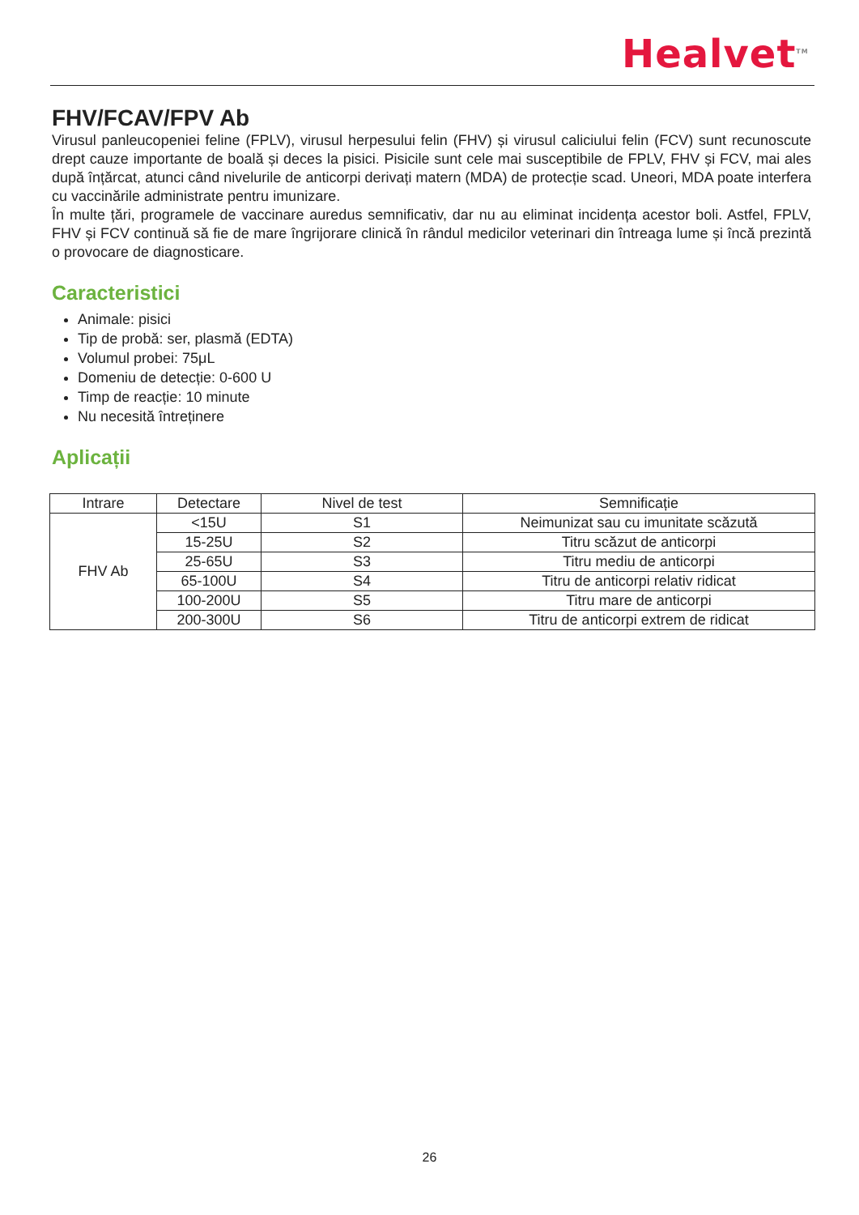Healvet<sup>TM</sup>
FHV/FCAV/FPV Ab
Virusul panleucopeniei feline (FPLV), virusul herpesului felin (FHV) și virusul caliciului felin (FCV) sunt recunoscute drept cauze importante de boală și deces la pisici. Pisicile sunt cele mai susceptibile de FPLV, FHV și FCV, mai ales după înțărcat, atunci când nivelurile de anticorpi derivați matern (MDA) de protecție scad. Uneori, MDA poate interfera cu vaccinările administrate pentru imunizare.
În multe țări, programele de vaccinare auredus semnificativ, dar nu au eliminat incidența acestor boli. Astfel, FPLV, FHV și FCV continuă să fie de mare îngrijorare clinică în rândul medicilor veterinari din întreaga lume și încă prezintă o provocare de diagnosticare.
Caracteristici
Animale: pisici
Tip de probă: ser, plasmă (EDTA)
Volumul probei: 75μL
Domeniu de detecție: 0-600 U
Timp de reacție: 10 minute
Nu necesită întreținere
Aplicații
| Intrare | Detectare | Nivel de test | Semnificație |
| --- | --- | --- | --- |
| FHV Ab | <15U | S1 | Neimunizat sau cu imunitate scăzută |
| | 15-25U | S2 | Titru scăzut de anticorpi |
| | 25-65U | S3 | Titru mediu de anticorpi |
| | 65-100U | S4 | Titru de anticorpi relativ ridicat |
| | 100-200U | S5 | Titru mare de anticorpi |
| | 200-300U | S6 | Titru de anticorpi extrem de ridicat |
26